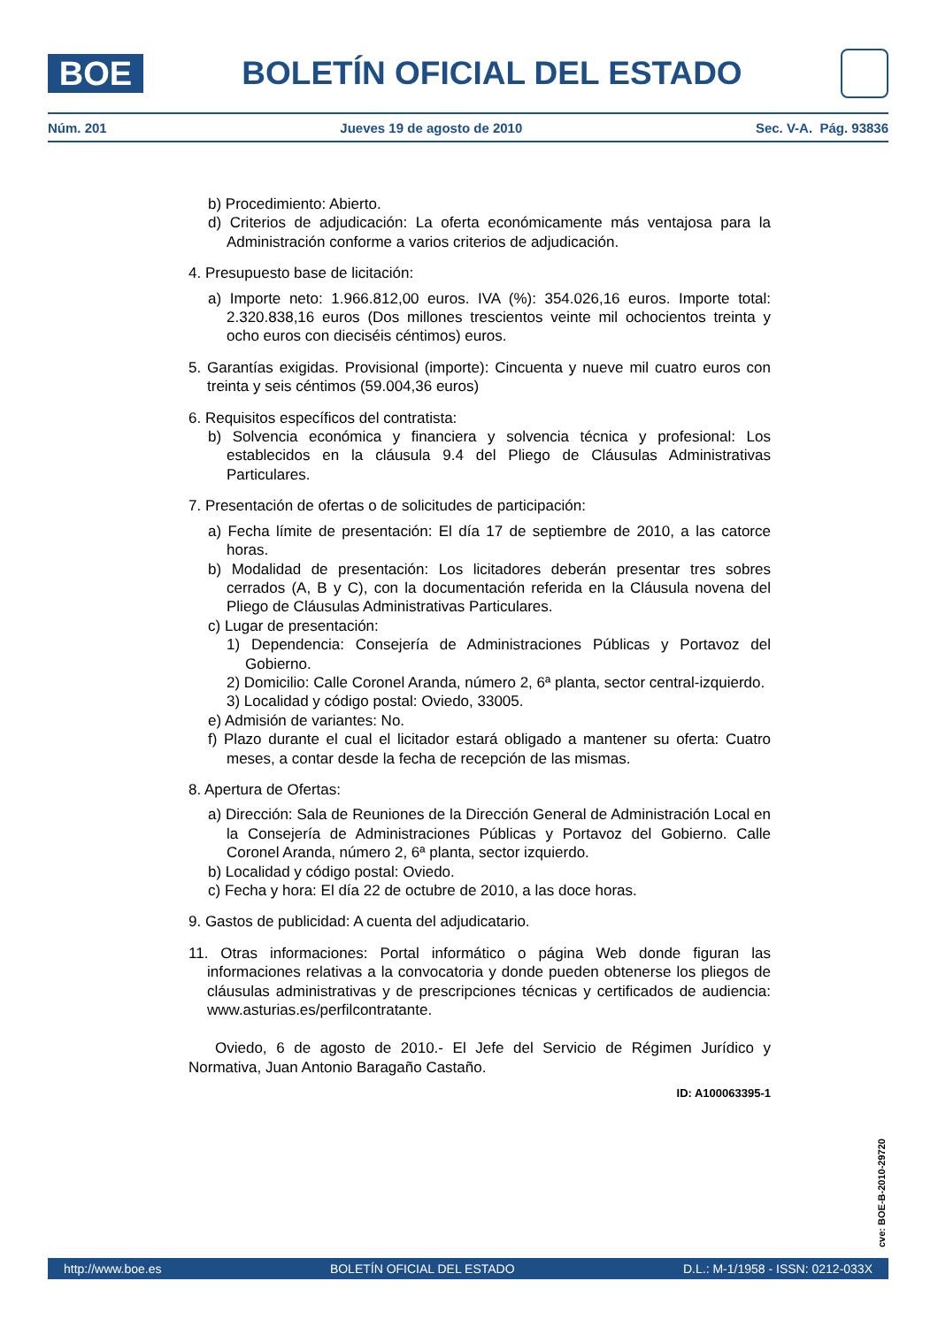BOE
BOLETÍN OFICIAL DEL ESTADO
Núm. 201 Jueves 19 de agosto de 2010 Sec. V-A. Pág. 93836
b) Procedimiento: Abierto.
d) Criterios de adjudicación: La oferta económicamente más ventajosa para la Administración conforme a varios criterios de adjudicación.
4. Presupuesto base de licitación:
a) Importe neto: 1.966.812,00 euros. IVA (%): 354.026,16 euros. Importe total: 2.320.838,16 euros (Dos millones trescientos veinte mil ochocientos treinta y ocho euros con dieciséis céntimos) euros.
5. Garantías exigidas. Provisional (importe): Cincuenta y nueve mil cuatro euros con treinta y seis céntimos (59.004,36 euros)
6. Requisitos específicos del contratista:
b) Solvencia económica y financiera y solvencia técnica y profesional: Los establecidos en la cláusula 9.4 del Pliego de Cláusulas Administrativas Particulares.
7. Presentación de ofertas o de solicitudes de participación:
a) Fecha límite de presentación: El día 17 de septiembre de 2010, a las catorce horas.
b) Modalidad de presentación: Los licitadores deberán presentar tres sobres cerrados (A, B y C), con la documentación referida en la Cláusula novena del Pliego de Cláusulas Administrativas Particulares.
c) Lugar de presentación:
1) Dependencia: Consejería de Administraciones Públicas y Portavoz del Gobierno.
2) Domicilio: Calle Coronel Aranda, número 2, 6ª planta, sector central-izquierdo.
3) Localidad y código postal: Oviedo, 33005.
e) Admisión de variantes: No.
f) Plazo durante el cual el licitador estará obligado a mantener su oferta: Cuatro meses, a contar desde la fecha de recepción de las mismas.
8. Apertura de Ofertas:
a) Dirección: Sala de Reuniones de la Dirección General de Administración Local en la Consejería de Administraciones Públicas y Portavoz del Gobierno. Calle Coronel Aranda, número 2, 6ª planta, sector izquierdo.
b) Localidad y código postal: Oviedo.
c) Fecha y hora: El día 22 de octubre de 2010, a las doce horas.
9. Gastos de publicidad: A cuenta del adjudicatario.
11. Otras informaciones: Portal informático o página Web donde figuran las informaciones relativas a la convocatoria y donde pueden obtenerse los pliegos de cláusulas administrativas y de prescripciones técnicas y certificados de audiencia: www.asturias.es/perfilcontratante.
Oviedo, 6 de agosto de 2010.- El Jefe del Servicio de Régimen Jurídico y Normativa, Juan Antonio Baragaño Castaño.
ID: A100063395-1
cve: BOE-B-2010-29720
http://www.boe.es BOLETÍN OFICIAL DEL ESTADO D.L.: M-1/1958 - ISSN: 0212-033X